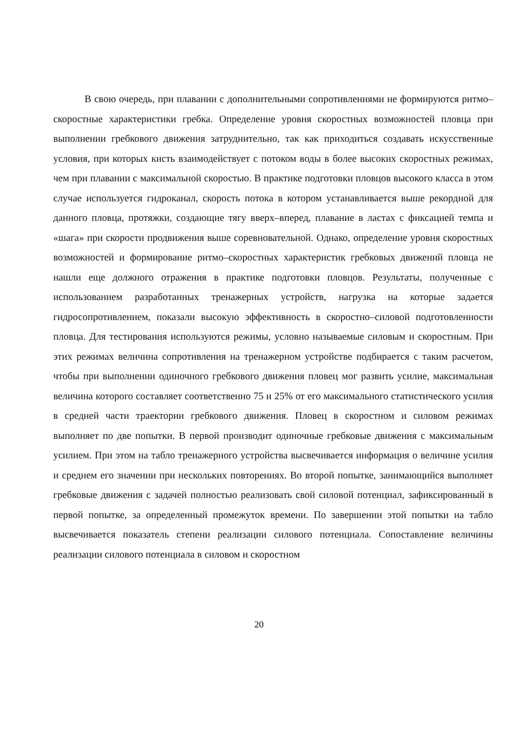В свою очередь, при плавании с дополнительными сопротивлениями не формируются ритмо–скоростные характеристики гребка. Определение уровня скоростных возможностей пловца при выполнении гребкового движения затруднительно, так как приходиться создавать искусственные условия, при которых кисть взаимодействует с потоком воды в более высоких скоростных режимах, чем при плавании с максимальной скоростью. В практике подготовки пловцов высокого класса в этом случае используется гидроканал, скорость потока в котором устанавливается выше рекордной для данного пловца, протяжки, создающие тягу вверх–вперед, плавание в ластах с фиксацией темпа и «шага» при скорости продвижения выше соревновательной. Однако, определение уровня скоростных возможностей и формирование ритмо–скоростных характеристик гребковых движений пловца не нашли еще должного отражения в практике подготовки пловцов. Результаты, полученные с использованием разработанных тренажерных устройств, нагрузка на которые задается гидросопротивлением, показали высокую эффективность в скоростно–силовой подготовленности пловца. Для тестирования используются режимы, условно называемые силовым и скоростным. При этих режимах величина сопротивления на тренажерном устройстве подбирается с таким расчетом, чтобы при выполнении одиночного гребкового движения пловец мог развить усилие, максимальная величина которого составляет соответственно 75 и 25% от его максимального статистического усилия в средней части траектории гребкового движения. Пловец в скоростном и силовом режимах выполняет по две попытки. В первой производит одиночные гребковые движения с максимальным усилием. При этом на табло тренажерного устройства высвечивается информация о величине усилия и среднем его значении при нескольких повторениях. Во второй попытке, занимающийся выполняет гребковые движения с задачей полностью реализовать свой силовой потенциал, зафиксированный в первой попытке, за определенный промежуток времени. По завершении этой попытки на табло высвечивается показатель степени реализации силового потенциала. Сопоставление величины реализации силового потенциала в силовом и скоростном
20